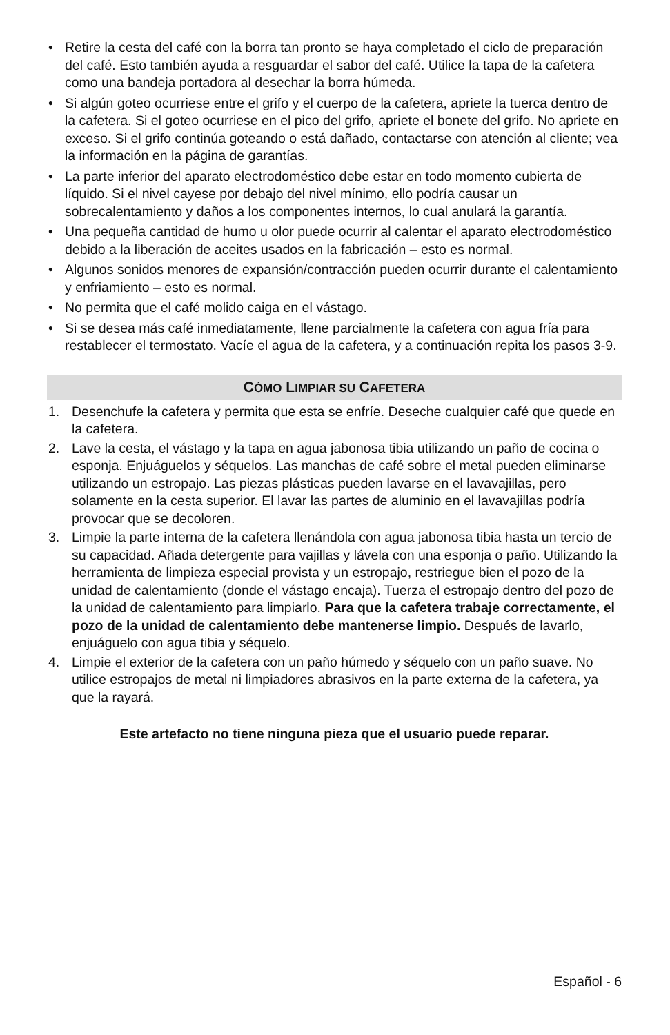• Retire la cesta del café con la borra tan pronto se haya completado el ciclo de preparación del café. Esto también ayuda a resguardar el sabor del café. Utilice la tapa de la cafetera como una bandeja portadora al desechar la borra húmeda.
• Si algún goteo ocurriese entre el grifo y el cuerpo de la cafetera, apriete la tuerca dentro de la cafetera. Si el goteo ocurriese en el pico del grifo, apriete el bonete del grifo. No apriete en exceso. Si el grifo continúa goteando o está dañado, contactarse con atención al cliente; vea la información en la página de garantías.
• La parte inferior del aparato electrodoméstico debe estar en todo momento cubierta de líquido. Si el nivel cayese por debajo del nivel mínimo, ello podría causar un sobrecalentamiento y daños a los componentes internos, lo cual anulará la garantía.
• Una pequeña cantidad de humo u olor puede ocurrir al calentar el aparato electrodoméstico debido a la liberación de aceites usados en la fabricación – esto es normal.
• Algunos sonidos menores de expansión/contracción pueden ocurrir durante el calentamiento y enfriamiento – esto es normal.
• No permita que el café molido caiga en el vástago.
• Si se desea más café inmediatamente, llene parcialmente la cafetera con agua fría para restablecer el termostato. Vacíe el agua de la cafetera, y a continuación repita los pasos 3-9.
CÓMO LIMPIAR SU CAFETERA
1. Desenchufe la cafetera y permita que esta se enfríe. Deseche cualquier café que quede en la cafetera.
2. Lave la cesta, el vástago y la tapa en agua jabonosa tibia utilizando un paño de cocina o esponja. Enjuáguelos y séquelos. Las manchas de café sobre el metal pueden eliminarse utilizando un estropajo. Las piezas plásticas pueden lavarse en el lavavajillas, pero solamente en la cesta superior. El lavar las partes de aluminio en el lavavajillas podría provocar que se decoloren.
3. Limpie la parte interna de la cafetera llenándola con agua jabonosa tibia hasta un tercio de su capacidad. Añada detergente para vajillas y lávela con una esponja o paño. Utilizando la herramienta de limpieza especial provista y un estropajo, restriegue bien el pozo de la unidad de calentamiento (donde el vástago encaja). Tuerza el estropajo dentro del pozo de la unidad de calentamiento para limpiarlo. Para que la cafetera trabaje correctamente, el pozo de la unidad de calentamiento debe mantenerse limpio. Después de lavarlo, enjuáguelo con agua tibia y séquelo.
4. Limpie el exterior de la cafetera con un paño húmedo y séquelo con un paño suave. No utilice estropajos de metal ni limpiadores abrasivos en la parte externa de la cafetera, ya que la rayará.
Este artefacto no tiene ninguna pieza que el usuario puede reparar.
Español - 6